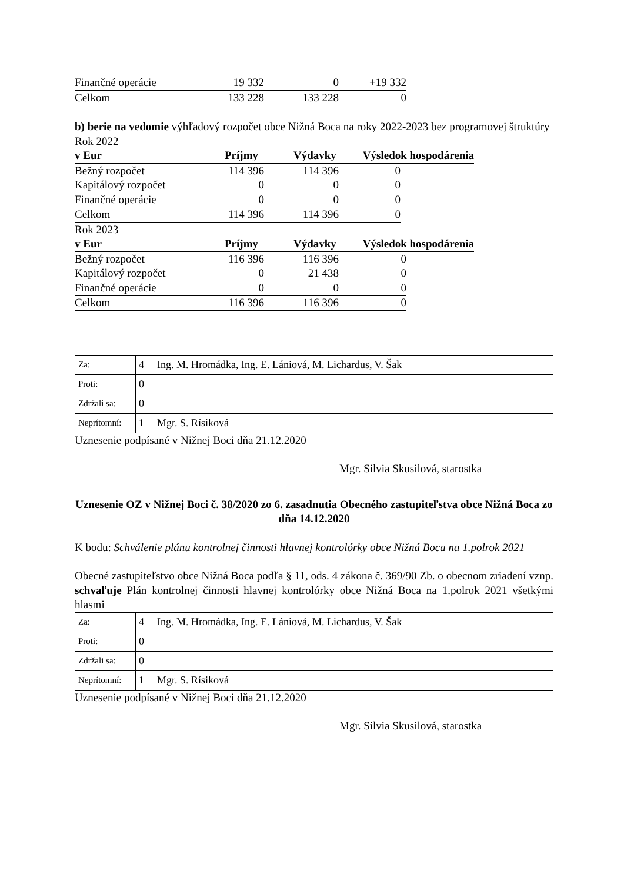| Finančné operácie | 19 332 | 0 | +19 332 |
| Celkom | 133 228 | 133 228 | 0 |
b) berie na vedomie výhľadový rozpočet obce Nižná Boca na roky 2022-2023 bez programovej štruktúry
Rok 2022
| v Eur | Príjmy | Výdavky | Výsledok hospodárenia |
| Bežný rozpočet | 114 396 | 114 396 | 0 |
| Kapitálový rozpočet | 0 | 0 | 0 |
| Finančné operácie | 0 | 0 | 0 |
| Celkom | 114 396 | 114 396 | 0 |
Rok 2023
| v Eur | Príjmy | Výdavky | Výsledok hospodárenia |
| Bežný rozpočet | 116 396 | 116 396 | 0 |
| Kapitálový rozpočet | 0 | 21 438 | 0 |
| Finančné operácie | 0 | 0 | 0 |
| Celkom | 116 396 | 116 396 | 0 |
| Za: | 4 | Ing. M. Hromádka, Ing. E. Lániová, M. Lichardus, V. Šak |
| Proti: | 0 | |
| Zdržali sa: | 0 | |
| Neprítomní: | 1 | Mgr. S. Rísiková |
Uznesenie podpísané v Nižnej Boci dňa 21.12.2020
Mgr. Silvia Skusilová, starostka
Uznesenie OZ v Nižnej Boci č. 38/2020 zo 6. zasadnutia Obecného zastupiteľstva obce Nižná Boca zo dňa 14.12.2020
K bodu: Schválenie plánu kontrolnej činnosti hlavnej kontrolórky obce Nižná Boca na 1.polrok 2021
Obecné zastupiteľstvo obce Nižná Boca podľa § 11, ods. 4 zákona č. 369/90 Zb. o obecnom zriadení vznp. schvaľuje Plán kontrolnej činnosti hlavnej kontrolórky obce Nižná Boca na 1.polrok 2021 všetkými hlasmi
| Za: | 4 | Ing. M. Hromádka, Ing. E. Lániová, M. Lichardus, V. Šak |
| Proti: | 0 | |
| Zdržali sa: | 0 | |
| Neprítomní: | 1 | Mgr. S. Rísiková |
Uznesenie podpísané v Nižnej Boci dňa 21.12.2020
Mgr. Silvia Skusilová, starostka